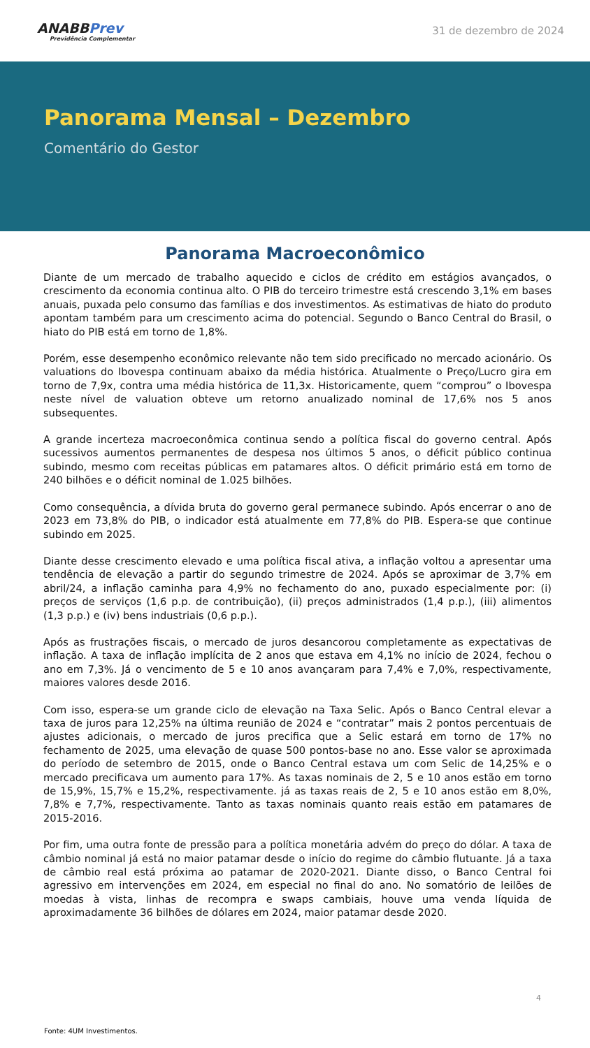ANABBPrev
Previdência Complementar
31 de dezembro de 2024
Panorama Mensal – Dezembro
Comentário do Gestor
Panorama Macroeconômico
Diante de um mercado de trabalho aquecido e ciclos de crédito em estágios avançados, o crescimento da economia continua alto. O PIB do terceiro trimestre está crescendo 3,1% em bases anuais, puxada pelo consumo das famílias e dos investimentos. As estimativas de hiato do produto apontam também para um crescimento acima do potencial. Segundo o Banco Central do Brasil, o hiato do PIB está em torno de 1,8%.
Porém, esse desempenho econômico relevante não tem sido precificado no mercado acionário. Os valuations do Ibovespa continuam abaixo da média histórica. Atualmente o Preço/Lucro gira em torno de 7,9x, contra uma média histórica de 11,3x. Historicamente, quem “comprou” o Ibovespa neste nível de valuation obteve um retorno anualizado nominal de 17,6% nos 5 anos subsequentes.
A grande incerteza macroeconômica continua sendo a política fiscal do governo central. Após sucessivos aumentos permanentes de despesa nos últimos 5 anos, o déficit público continua subindo, mesmo com receitas públicas em patamares altos. O déficit primário está em torno de 240 bilhões e o déficit nominal de 1.025 bilhões.
Como consequência, a dívida bruta do governo geral permanece subindo. Após encerrar o ano de 2023 em 73,8% do PIB, o indicador está atualmente em 77,8% do PIB. Espera-se que continue subindo em 2025.
Diante desse crescimento elevado e uma política fiscal ativa, a inflação voltou a apresentar uma tendência de elevação a partir do segundo trimestre de 2024. Após se aproximar de 3,7% em abril/24, a inflação caminha para 4,9% no fechamento do ano, puxado especialmente por: (i) preços de serviços (1,6 p.p. de contribuição), (ii) preços administrados (1,4 p.p.), (iii) alimentos (1,3 p.p.) e (iv) bens industriais (0,6 p.p.).
Após as frustrações fiscais, o mercado de juros desancorou completamente as expectativas de inflação. A taxa de inflação implícita de 2 anos que estava em 4,1% no início de 2024, fechou o ano em 7,3%. Já o vencimento de 5 e 10 anos avançaram para 7,4% e 7,0%, respectivamente, maiores valores desde 2016.
Com isso, espera-se um grande ciclo de elevação na Taxa Selic. Após o Banco Central elevar a taxa de juros para 12,25% na última reunião de 2024 e “contratar” mais 2 pontos percentuais de ajustes adicionais, o mercado de juros precifica que a Selic estará em torno de 17% no fechamento de 2025, uma elevação de quase 500 pontos-base no ano. Esse valor se aproximada do período de setembro de 2015, onde o Banco Central estava um com Selic de 14,25% e o mercado precificava um aumento para 17%. As taxas nominais de 2, 5 e 10 anos estão em torno de 15,9%, 15,7% e 15,2%, respectivamente. já as taxas reais de 2, 5 e 10 anos estão em 8,0%, 7,8% e 7,7%, respectivamente. Tanto as taxas nominais quanto reais estão em patamares de 2015-2016.
Por fim, uma outra fonte de pressão para a política monetária advém do preço do dólar. A taxa de câmbio nominal já está no maior patamar desde o início do regime do câmbio flutuante. Já a taxa de câmbio real está próxima ao patamar de 2020-2021. Diante disso, o Banco Central foi agressivo em intervenções em 2024, em especial no final do ano. No somatório de leilões de moedas à vista, linhas de recompra e swaps cambiais, houve uma venda líquida de aproximadamente 36 bilhões de dólares em 2024, maior patamar desde 2020.
4
Fonte: 4UM Investimentos.